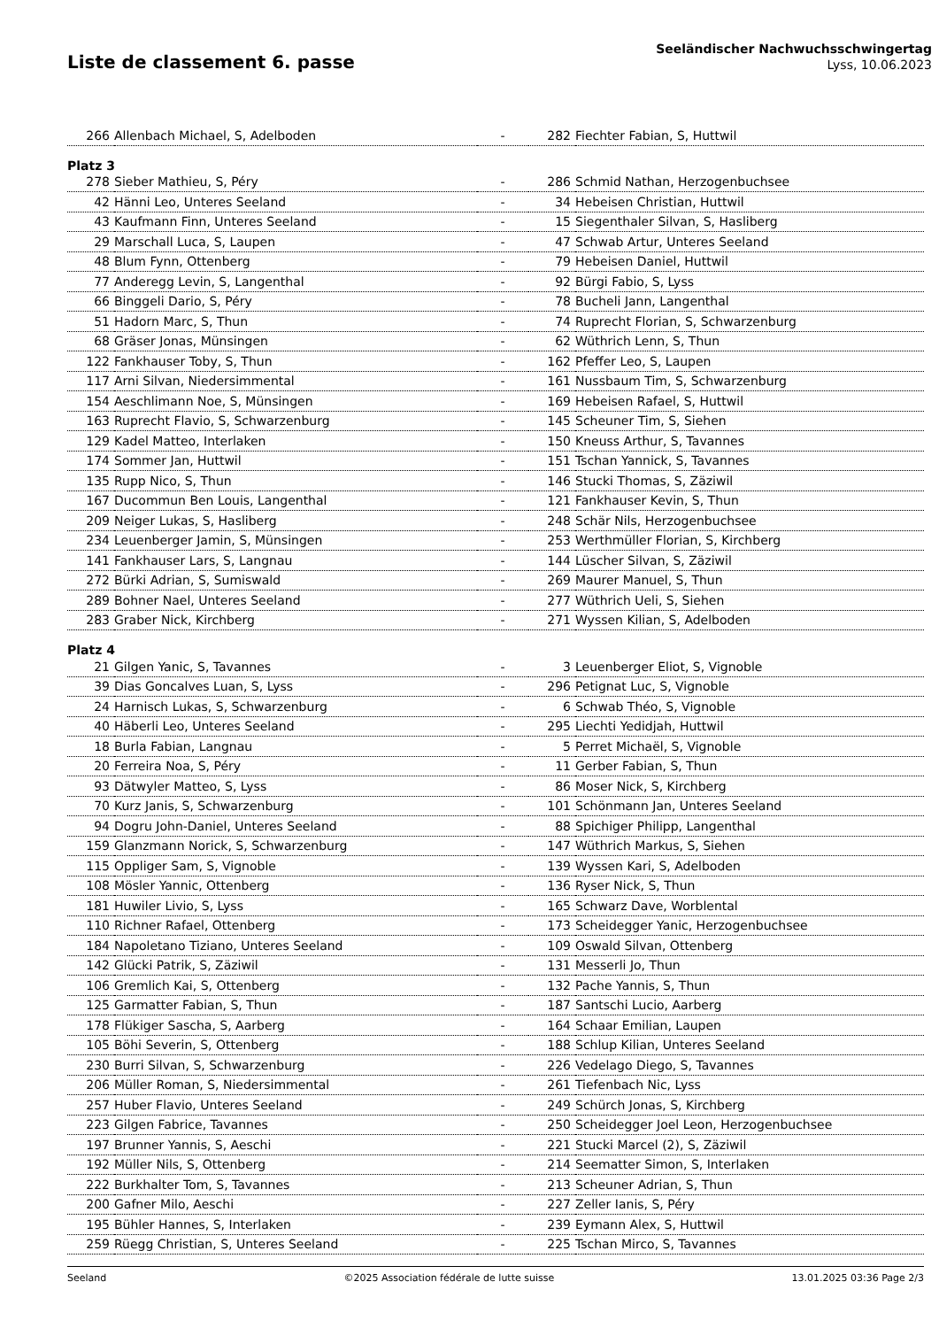Liste de classement 6. passe
Seeländischer Nachwuchsschwingertag
Lyss, 10.06.2023
| 266 | Allenbach Michael, S, Adelboden | - | 282 | Fiechter Fabian, S, Huttwil |
| Platz 3 | | | | |
| 278 | Sieber Mathieu, S, Péry | - | 286 | Schmid Nathan, Herzogenbuchsee |
| 42 | Hänni Leo, Unteres Seeland | - | 34 | Hebeisen Christian, Huttwil |
| 43 | Kaufmann Finn, Unteres Seeland | - | 15 | Siegenthaler Silvan, S, Hasliberg |
| 29 | Marschall Luca, S, Laupen | - | 47 | Schwab Artur, Unteres Seeland |
| 48 | Blum Fynn, Ottenberg | - | 79 | Hebeisen Daniel, Huttwil |
| 77 | Anderegg Levin, S, Langenthal | - | 92 | Bürgi Fabio, S, Lyss |
| 66 | Binggeli Dario, S, Péry | - | 78 | Bucheli Jann, Langenthal |
| 51 | Hadorn Marc, S, Thun | - | 74 | Ruprecht Florian, S, Schwarzenburg |
| 68 | Gräser Jonas, Münsingen | - | 62 | Wüthrich Lenn, S, Thun |
| 122 | Fankhauser Toby, S, Thun | - | 162 | Pfeffer Leo, S, Laupen |
| 117 | Arni Silvan, Niedersimmental | - | 161 | Nussbaum Tim, S, Schwarzenburg |
| 154 | Aeschlimann Noe, S, Münsingen | - | 169 | Hebeisen Rafael, S, Huttwil |
| 163 | Ruprecht Flavio, S, Schwarzenburg | - | 145 | Scheuner Tim, S, Siehen |
| 129 | Kadel Matteo, Interlaken | - | 150 | Kneuss Arthur, S, Tavannes |
| 174 | Sommer Jan, Huttwil | - | 151 | Tschan Yannick, S, Tavannes |
| 135 | Rupp Nico, S, Thun | - | 146 | Stucki Thomas, S, Zäziwil |
| 167 | Ducommun Ben Louis, Langenthal | - | 121 | Fankhauser Kevin, S, Thun |
| 209 | Neiger Lukas, S, Hasliberg | - | 248 | Schär Nils, Herzogenbuchsee |
| 234 | Leuenberger Jamin, S, Münsingen | - | 253 | Werthmüller Florian, S, Kirchberg |
| 141 | Fankhauser Lars, S, Langnau | - | 144 | Lüscher Silvan, S, Zäziwil |
| 272 | Bürki Adrian, S, Sumiswald | - | 269 | Maurer Manuel, S, Thun |
| 289 | Bohner Nael, Unteres Seeland | - | 277 | Wüthrich Ueli, S, Siehen |
| 283 | Graber Nick, Kirchberg | - | 271 | Wyssen Kilian, S, Adelboden |
| Platz 4 | | | | |
| 21 | Gilgen Yanic, S, Tavannes | - | 3 | Leuenberger Eliot, S, Vignoble |
| 39 | Dias Goncalves Luan, S, Lyss | - | 296 | Petignat Luc, S, Vignoble |
| 24 | Harnisch Lukas, S, Schwarzenburg | - | 6 | Schwab Théo, S, Vignoble |
| 40 | Häberli Leo, Unteres Seeland | - | 295 | Liechti Yedidjah, Huttwil |
| 18 | Burla Fabian, Langnau | - | 5 | Perret Michaël, S, Vignoble |
| 20 | Ferreira Noa, S, Péry | - | 11 | Gerber Fabian, S, Thun |
| 93 | Dätwyler Matteo, S, Lyss | - | 86 | Moser Nick, S, Kirchberg |
| 70 | Kurz Janis, S, Schwarzenburg | - | 101 | Schönmann Jan, Unteres Seeland |
| 94 | Dogru John-Daniel, Unteres Seeland | - | 88 | Spichiger Philipp, Langenthal |
| 159 | Glanzmann Norick, S, Schwarzenburg | - | 147 | Wüthrich Markus, S, Siehen |
| 115 | Oppliger Sam, S, Vignoble | - | 139 | Wyssen Kari, S, Adelboden |
| 108 | Mösler Yannic, Ottenberg | - | 136 | Ryser Nick, S, Thun |
| 181 | Huwiler Livio, S, Lyss | - | 165 | Schwarz Dave, Worblental |
| 110 | Richner Rafael, Ottenberg | - | 173 | Scheidegger Yanic, Herzogenbuchsee |
| 184 | Napoletano Tiziano, Unteres Seeland | - | 109 | Oswald Silvan, Ottenberg |
| 142 | Glücki Patrik, S, Zäziwil | - | 131 | Messerli Jo, Thun |
| 106 | Gremlich Kai, S, Ottenberg | - | 132 | Pache Yannis, S, Thun |
| 125 | Garmatter Fabian, S, Thun | - | 187 | Santschi Lucio, Aarberg |
| 178 | Flükiger Sascha, S, Aarberg | - | 164 | Schaar Emilian, Laupen |
| 105 | Böhi Severin, S, Ottenberg | - | 188 | Schlup Kilian, Unteres Seeland |
| 230 | Burri Silvan, S, Schwarzenburg | - | 226 | Vedelago Diego, S, Tavannes |
| 206 | Müller Roman, S, Niedersimmental | - | 261 | Tiefenbach Nic, Lyss |
| 257 | Huber Flavio, Unteres Seeland | - | 249 | Schürch Jonas, S, Kirchberg |
| 223 | Gilgen Fabrice, Tavannes | - | 250 | Scheidegger Joel Leon, Herzogenbuchsee |
| 197 | Brunner Yannis, S, Aeschi | - | 221 | Stucki Marcel (2), S, Zäziwil |
| 192 | Müller Nils, S, Ottenberg | - | 214 | Seematter Simon, S, Interlaken |
| 222 | Burkhalter Tom, S, Tavannes | - | 213 | Scheuner Adrian, S, Thun |
| 200 | Gafner Milo, Aeschi | - | 227 | Zeller Ianis, S, Péry |
| 195 | Bühler Hannes, S, Interlaken | - | 239 | Eymann Alex, S, Huttwil |
| 259 | Rüegg Christian, S, Unteres Seeland | - | 225 | Tschan Mirco, S, Tavannes |
Seeland ©2025 Association fédérale de lutte suisse 13.01.2025 03:36 Page 2/3